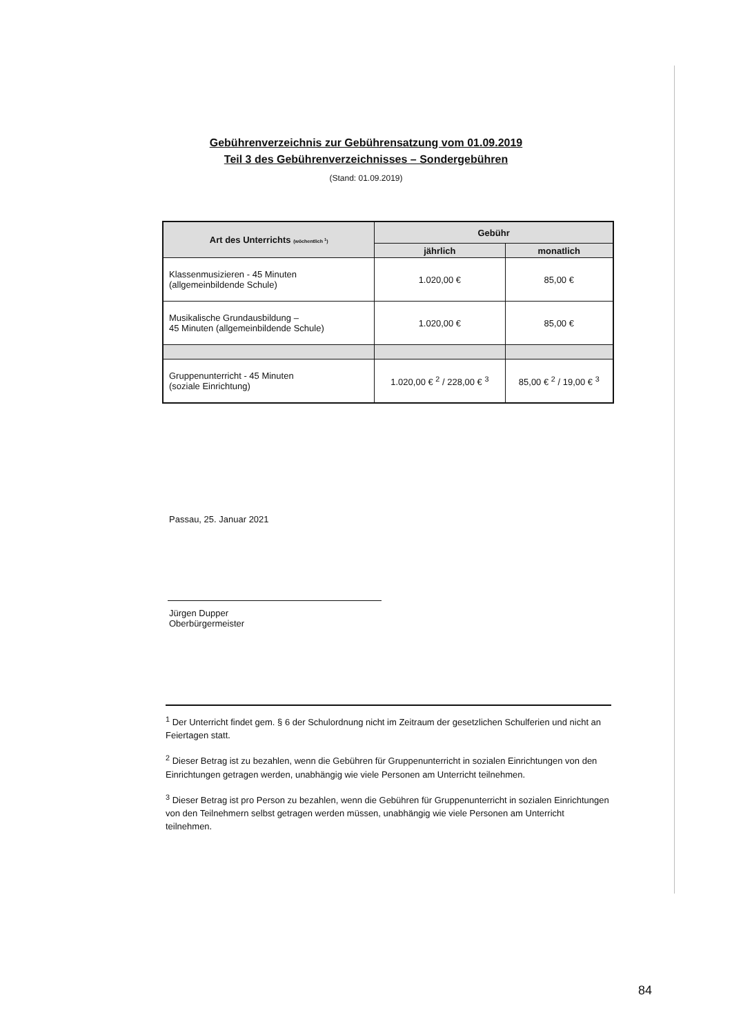Gebührenverzeichnis zur Gebührensatzung vom 01.09.2019
Teil 3 des Gebührenverzeichnisses – Sondergebühren
(Stand: 01.09.2019)
| Art des Unterrichts (wöchentlich <sup>1</sup>) | Gebühr | |
| --- | --- | --- |
| | jährlich | monatlich |
| Klassenmusizieren - 45 Minuten (allgemeinbildende Schule) | 1.020,00 € | 85,00 € |
| Musikalische Grundausbildung – 45 Minuten (allgemeinbildende Schule) | 1.020,00 € | 85,00 € |
| Gruppenunterricht - 45 Minuten (soziale Einrichtung) | 1.020,00 € <sup>2</sup> / 228,00 € <sup>3</sup> | 85,00 € <sup>2</sup> / 19,00 € <sup>3</sup> |
Passau, 25. Januar 2021
Jürgen Dupper
Oberbürgermeister
<sup>1</sup> Der Unterricht findet gem. § 6 der Schulordnung nicht im Zeitraum der gesetzlichen Schulferien und nicht an Feiertagen statt.
<sup>2</sup> Dieser Betrag ist zu bezahlen, wenn die Gebühren für Gruppenunterricht in sozialen Einrichtungen von den Einrichtungen getragen werden, unabhängig wie viele Personen am Unterricht teilnehmen.
<sup>3</sup> Dieser Betrag ist pro Person zu bezahlen, wenn die Gebühren für Gruppenunterricht in sozialen Einrichtungen von den Teilnehmern selbst getragen werden müssen, unabhängig wie viele Personen am Unterricht teilnehmen.
84